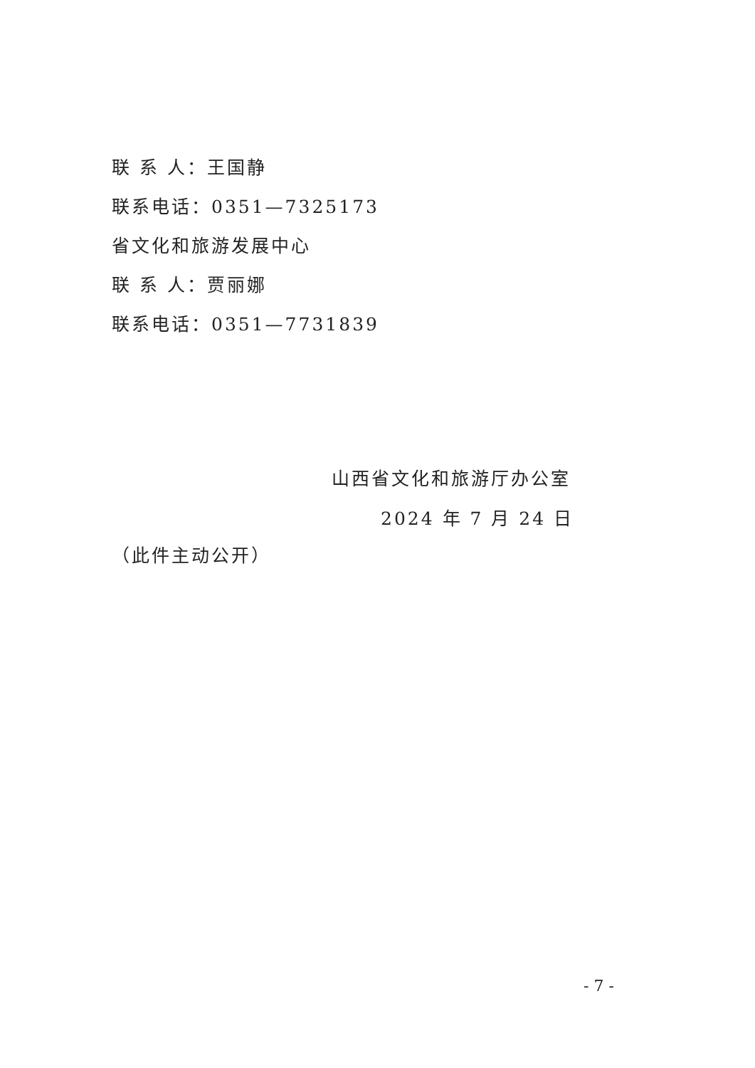联 系 人：王国静
联系电话：0351—7325173
省文化和旅游发展中心
联 系 人：贾丽娜
联系电话：0351—7731839
山西省文化和旅游厅办公室
2024 年 7 月 24 日
（此件主动公开）
- 7 -